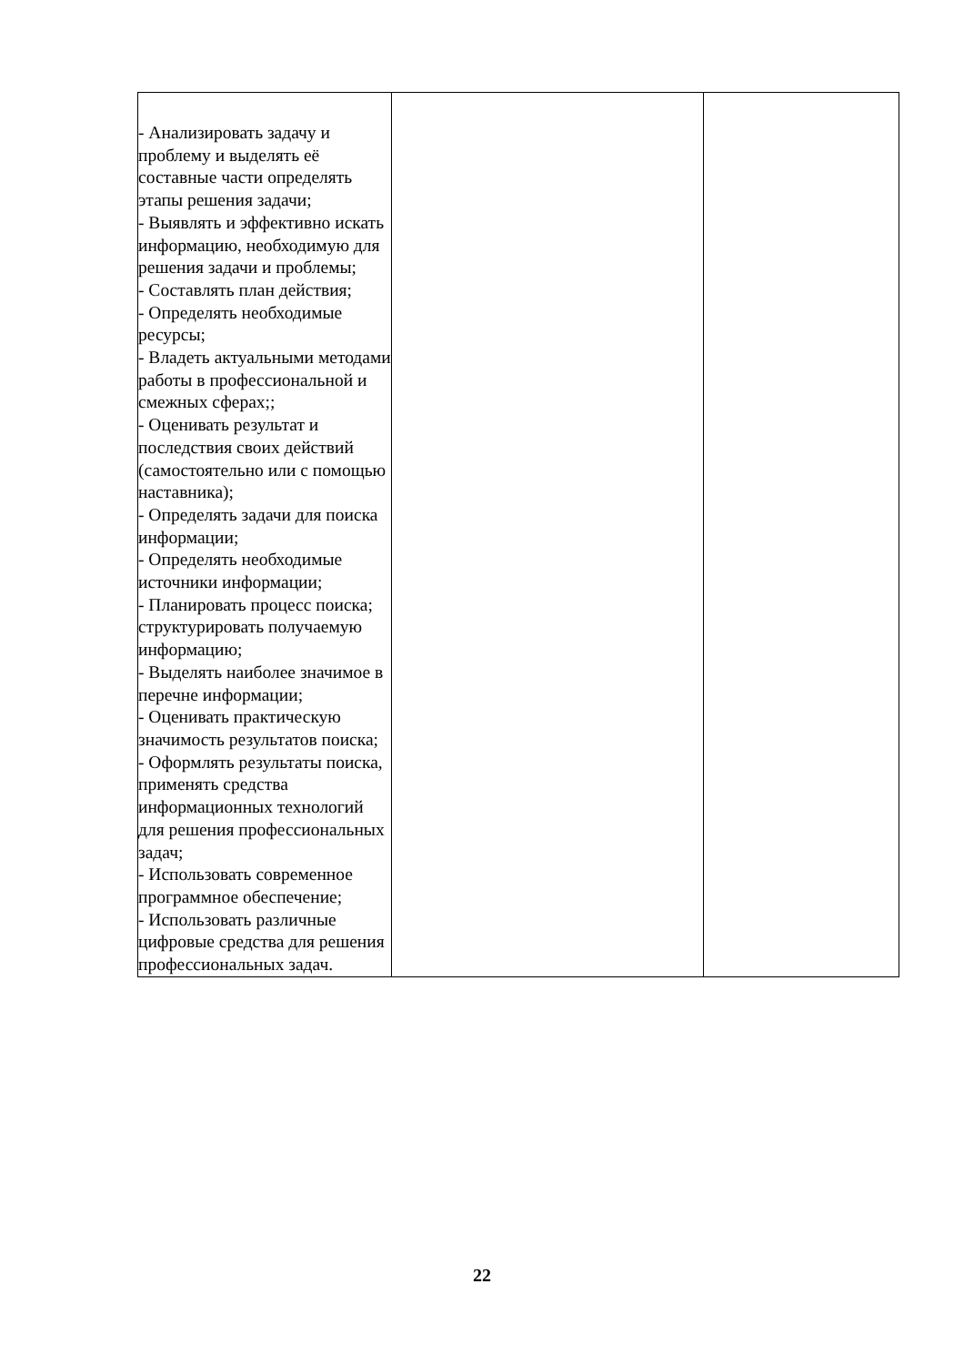| - Анализировать задачу и проблему и выделять её составные части определять этапы решения задачи; - Выявлять и эффективно искать информацию, необходимую для решения задачи и проблемы; - Составлять план действия; - Определять необходимые ресурсы; - Владеть актуальными методами работы в профессиональной и смежных сферах;; - Оценивать результат и последствия своих действий (самостоятельно или с помощью наставника); - Определять задачи для поиска информации; - Определять необходимые источники информации; - Планировать процесс поиска; структурировать получаемую информацию; - Выделять наиболее значимое в перечне информации; - Оценивать практическую значимость результатов поиска; - Оформлять результаты поиска, применять средства информационных технологий для решения профессиональных задач; - Использовать современное программное обеспечение; - Использовать различные цифровые средства для решения профессиональных задач. | | |
22